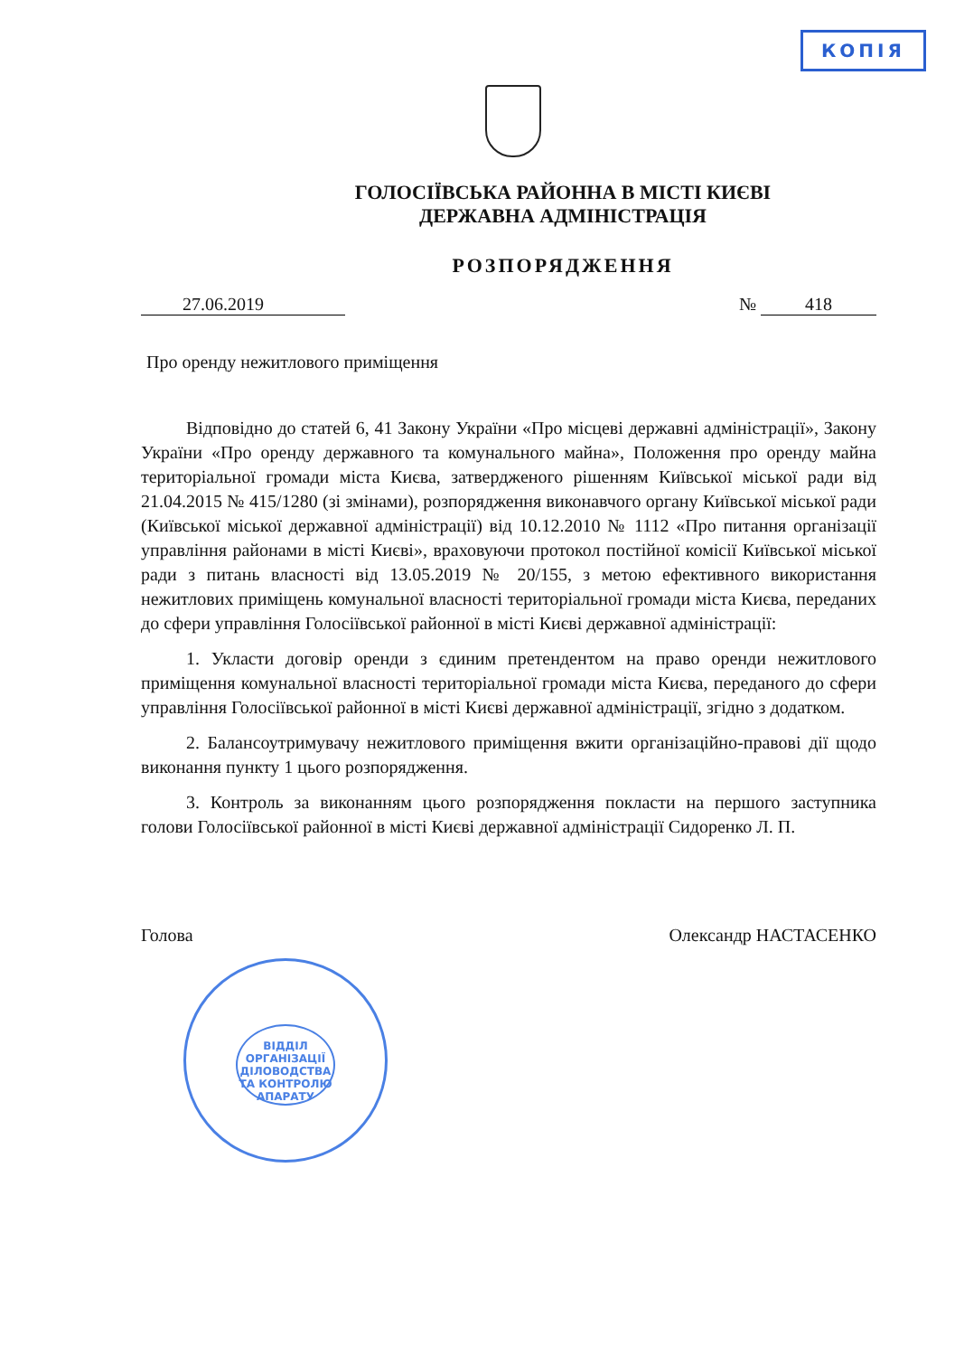КОПІЯ
ГОЛОСІЇВСЬКА РАЙОННА В МІСТІ КИЄВІ
ДЕРЖАВНА АДМІНІСТРАЦІЯ
РОЗПОРЯДЖЕННЯ
27.06.2019 № 418
Про оренду нежитлового приміщення
Відповідно до статей 6, 41 Закону України «Про місцеві державні адміністрації», Закону України «Про оренду державного та комунального майна», Положення про оренду майна територіальної громади міста Києва, затвердженого рішенням Київської міської ради від 21.04.2015 № 415/1280 (зі змінами), розпорядження виконавчого органу Київської міської ради (Київської міської державної адміністрації) від 10.12.2010 № 1112 «Про питання організації управління районами в місті Києві», враховуючи протокол постійної комісії Київської міської ради з питань власності від 13.05.2019 № 20/155, з метою ефективного використання нежитлових приміщень комунальної власності територіальної громади міста Києва, переданих до сфери управління Голосіївської районної в місті Києві державної адміністрації:
1. Укласти договір оренди з єдиним претендентом на право оренди нежитлового приміщення комунальної власності територіальної громади міста Києва, переданого до сфери управління Голосіївської районної в місті Києві державної адміністрації, згідно з додатком.
2. Балансоутримувачу нежитлового приміщення вжити організаційно-правові дії щодо виконання пункту 1 цього розпорядження.
3. Контроль за виконанням цього розпорядження покласти на першого заступника голови Голосіївської районної в місті Києві державної адміністрації Сидоренко Л. П.
Голова Олександр НАСТАСЕНКО
ВІДДІЛ ОРГАНІЗАЦІЇ ДІЛОВОДСТВА ТА КОНТРОЛЮ АПАРАТУ